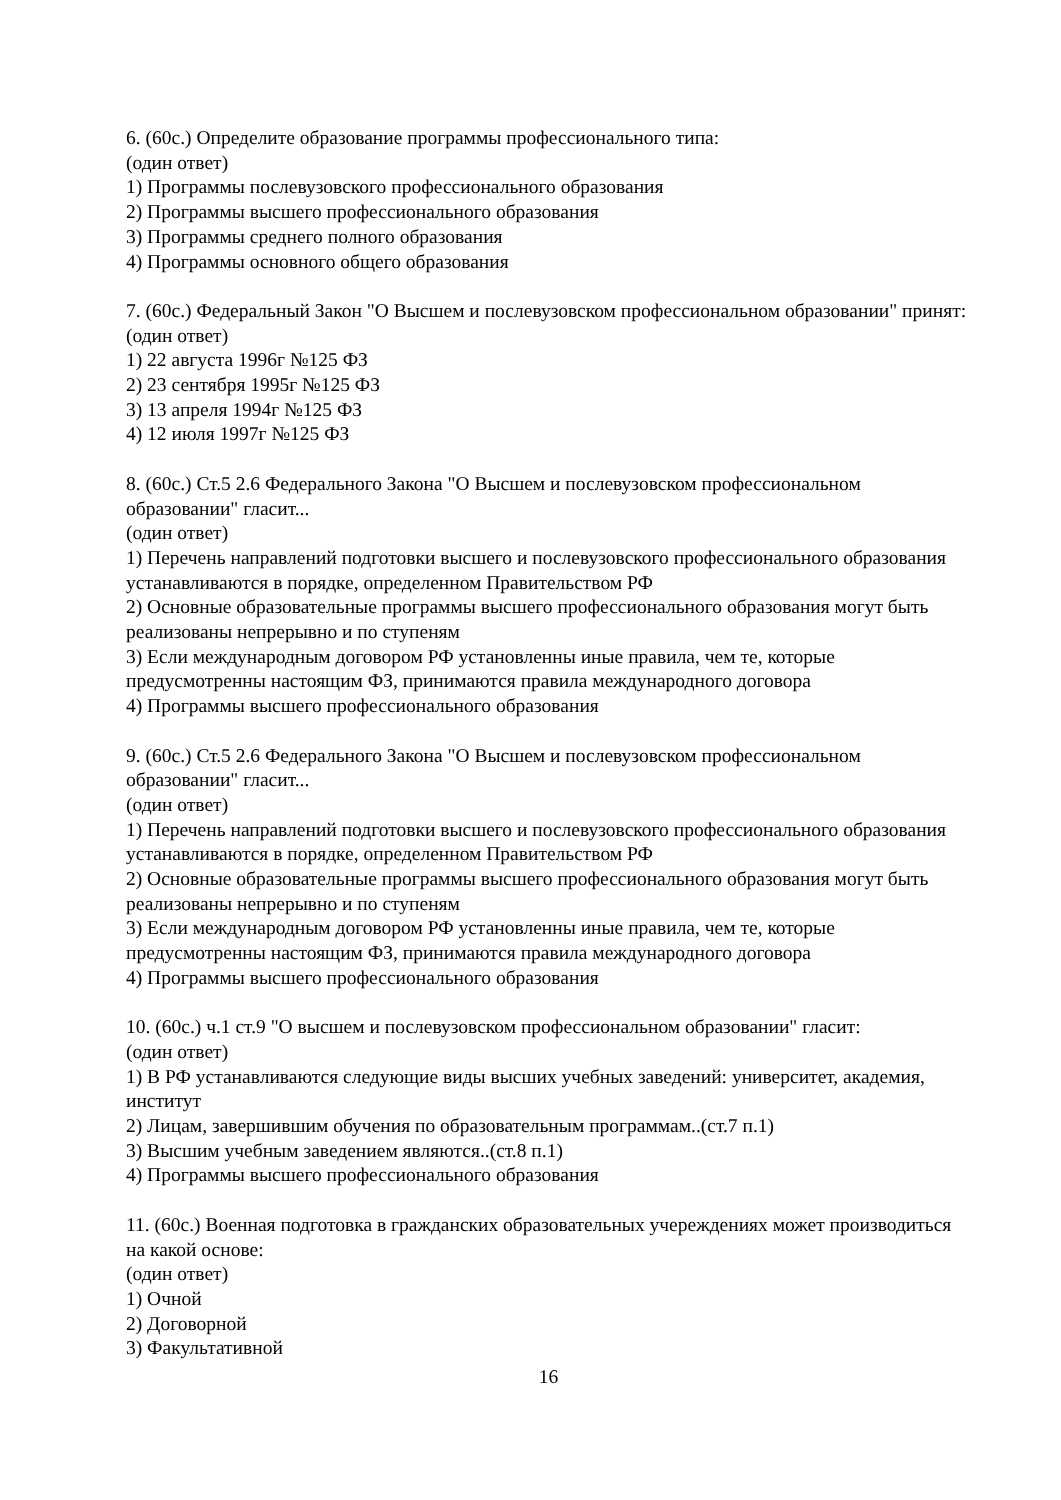6. (60с.) Определите образование программы профессионального типа:
(один ответ)
1) Программы послевузовского профессионального образования
2) Программы высшего профессионального образования
3) Программы среднего полного образования
4) Программы основного общего образования
7. (60с.) Федеральный Закон "О Высшем и послевузовском профессиональном образовании" принят:
(один ответ)
1) 22 августа 1996г №125 ФЗ
2) 23 сентября 1995г №125 ФЗ
3) 13 апреля 1994г №125 ФЗ
4) 12 июля 1997г №125 ФЗ
8. (60с.) Ст.5 2.6 Федерального Закона "О Высшем и послевузовском профессиональном образовании" гласит...
(один ответ)
1) Перечень направлений подготовки высшего и послевузовского профессионального образования устанавливаются в порядке, определенном Правительством РФ
2) Основные образовательные программы высшего профессионального образования могут быть реализованы непрерывно и по ступеням
3) Если международным договором РФ установленны иные правила, чем те, которые предусмотренны настоящим ФЗ, принимаются правила международного договора
4) Программы высшего профессионального образования
9. (60с.) Ст.5 2.6 Федерального Закона "О Высшем и послевузовском профессиональном образовании" гласит...
(один ответ)
1) Перечень направлений подготовки высшего и послевузовского профессионального образования устанавливаются в порядке, определенном Правительством РФ
2) Основные образовательные программы высшего профессионального образования могут быть реализованы непрерывно и по ступеням
3) Если международным договором РФ установленны иные правила, чем те, которые предусмотренны настоящим ФЗ, принимаются правила международного договора
4) Программы высшего профессионального образования
10. (60с.) ч.1 ст.9 "О высшем и послевузовском профессиональном образовании" гласит:
(один ответ)
1) В РФ устанавливаются следующие виды высших учебных заведений: университет, академия, институт
2) Лицам, завершившим обучения по образовательным программам..(ст.7 п.1)
3) Высшим учебным заведением являются..(ст.8 п.1)
4) Программы высшего профессионального образования
11. (60с.) Военная подготовка в гражданских образовательных учереждениях может производиться на какой основе:
(один ответ)
1) Очной
2) Договорной
3) Факультативной
16